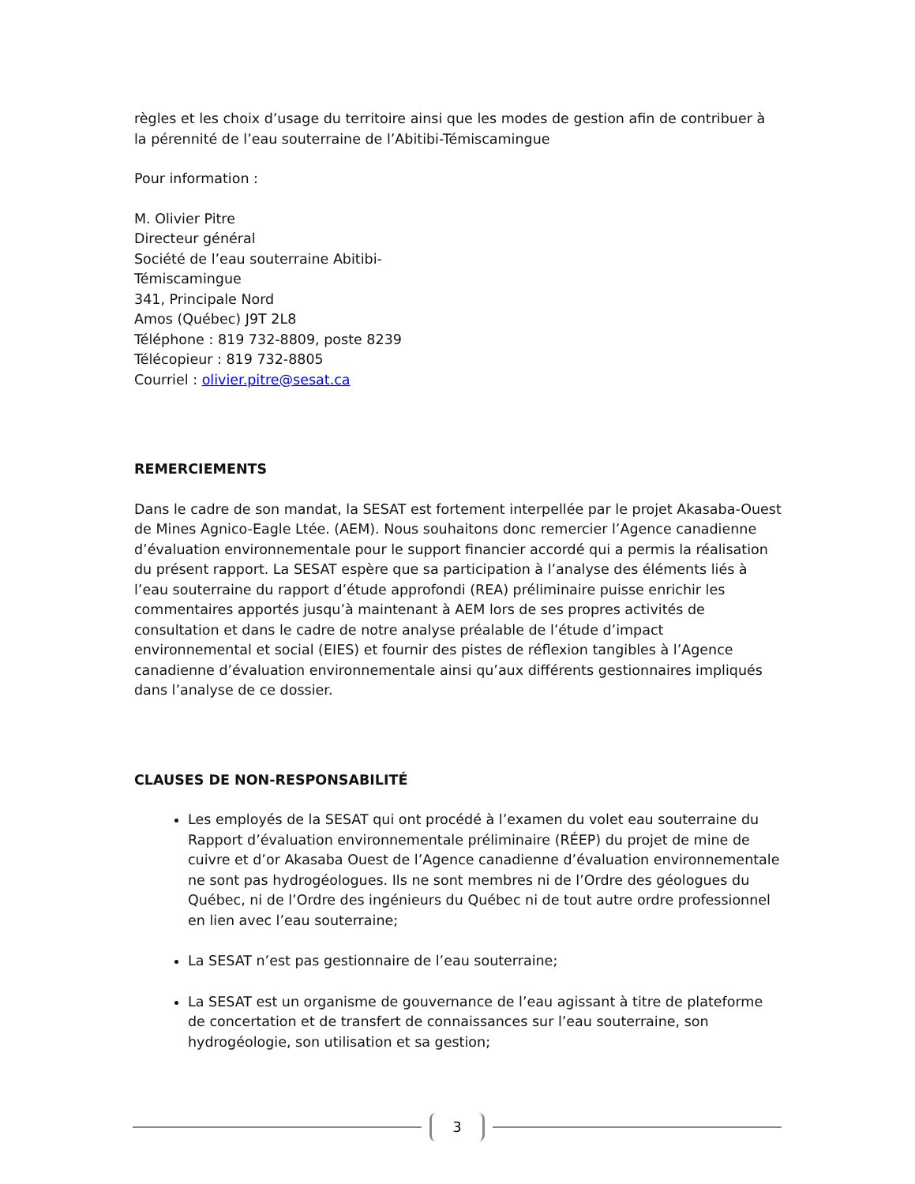règles et les choix d’usage du territoire ainsi que les modes de gestion afin de contribuer à la pérennité de l’eau souterraine de l’Abitibi-Témiscamingue
Pour information :
M. Olivier Pitre
Directeur général
Société de l’eau souterraine Abitibi-
Témiscamingue
341, Principale Nord
Amos (Québec) J9T 2L8
Téléphone : 819 732-8809, poste 8239
Télécopieur : 819 732-8805
Courriel : olivier.pitre@sesat.ca
REMERCIEMENTS
Dans le cadre de son mandat, la SESAT est fortement interpellée par le projet Akasaba-Ouest de Mines Agnico-Eagle Ltée. (AEM). Nous souhaitons donc remercier l’Agence canadienne d’évaluation environnementale pour le support financier accordé qui a permis la réalisation du présent rapport. La SESAT espère que sa participation à l’analyse des éléments liés à l’eau souterraine du rapport d’étude approfondi (REA) préliminaire puisse enrichir les commentaires apportés jusqu’à maintenant à AEM lors de ses propres activités de consultation et dans le cadre de notre analyse préalable de l’étude d’impact environnemental et social (EIES) et fournir des pistes de réflexion tangibles à l’Agence canadienne d’évaluation environnementale ainsi qu’aux différents gestionnaires impliqués dans l’analyse de ce dossier.
CLAUSES DE NON-RESPONSABILITÉ
Les employés de la SESAT qui ont procédé à l’examen du volet eau souterraine du Rapport d’évaluation environnementale préliminaire (RÉEP) du projet de mine de cuivre et d’or Akasaba Ouest de l’Agence canadienne d’évaluation environnementale ne sont pas hydrogéologues. Ils ne sont membres ni de l’Ordre des géologues du Québec, ni de l’Ordre des ingénieurs du Québec ni de tout autre ordre professionnel en lien avec l’eau souterraine;
La SESAT n’est pas gestionnaire de l’eau souterraine;
La SESAT est un organisme de gouvernance de l’eau agissant à titre de plateforme de concertation et de transfert de connaissances sur l’eau souterraine, son hydrogéologie, son utilisation et sa gestion;
3